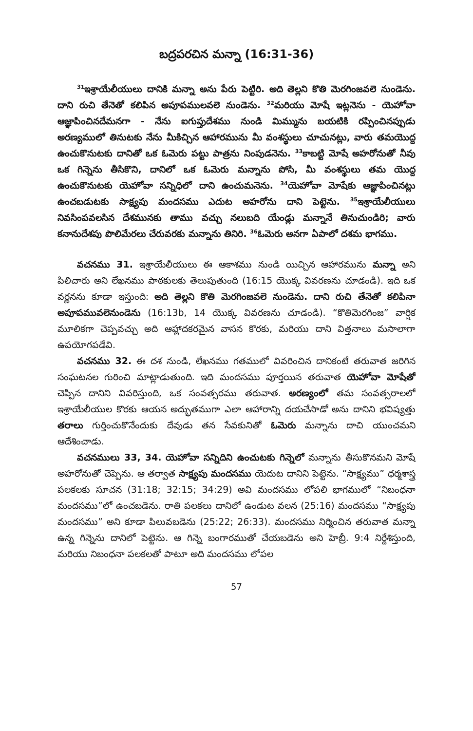బద్రపరచిన మన్నా (16:31-36)
<sup>31</sup> ఇశ్రాయేలీయులు దానికి మన్నా అను పేరు పెట్టిరి. అది తెల్లని కొతి మెరగింజవలె నుండెను. దాని రుచి తేనెతో కలిపిన అపూపములవలె నుండెను. <sup>32</sup>మరియు మోషే ఇట్లనెను - యెహోవా ఆజ్ఞాపించినదేమనగా - నేను ఐగుప్తుదేశము నుండి మిమ్మును బయటికి రప్పించినప్పుడు అరణ్యములో తినుటకు నేను మీకిచ్చిన ఆహారమును మీ వంశస్థులు చూచునట్లు, వారు తమయొద్ద ఉంచుకొనుటకు దానితో ఒక ఓమెరు పట్టు పాత్రను నింపుడనెను. <sup>33</sup>కాబట్టి మోషే అహరోనుతో నీవు ఒక గిన్నెను తీసికొని, దానిలో ఒక ఓమెరు మన్నాను పోసి, మీ వంశస్థులు తమ యొద్ద ఉంచుకొనుటకు యెహోవా సన్నిధిలో దాని ఉంచుమనెను. <sup>34</sup>యెహోవా మోషేకు ఆజ్ఞాపించినట్లు ఉంచబడుటకు సాక్ష్యపు మందసము ఎదుట అహరోను దాని పెట్టెను. <sup>35</sup>ఇశ్రాయేలీయులు నివసింపవలసిన దేశమునకు తాము వచ్చు నలుబది యేండ్లు మన్నానే తినుచుండిరి; వారు కనానుదేశపు పొలిమేరలు చేరువరకు మన్నాను తినిరి. <sup>36</sup>ఓమెరు అనగా ఏపాలో దశమ భాగము.
వచనము 31. ఇశ్రాయేలీయులు ఈ ఆకాశము నుండి యిచ్చిన ఆహారమును మన్నా అని పిలిచారు అని లేఖనము పాఠకులకు తెలుపుతుంది (16:15 యొక్క వివరణను చూడండి). ఇది ఒక వర్ణనను కూడా ఇస్తుంది: అది తెల్లని కొతి మెరగింజవలె నుండెను. దాని రుచి తేనెతో కలిపినా అపూపమువలెనుండెను (16:13b, 14 యొక్క వివరణను చూడండి). “కొతిమెరగింజ” వార్షిక మూలికగా చెప్పవచ్చు అది ఆహ్లాదకరమైన వాసన కొరకు, మరియు దాని విత్తనాలు మసాలాగా ఉపయోగపడేవి.
వచనము 32. ఈ దశ నుండి, లేఖనము గతములో వివరించిన దానికంటే తరువాత జరిగిన సంఘటనల గురించి మాట్లాడుతుంది. ఇది మందసము పూర్తయిన తరువాత యెహోవా మోషేతో చెప్పిన దానిని వివరిస్తుంది, ఒక సంవత్సరము తరువాత. అరణ్యంలో తమ సంవత్సరాలలో ఇశ్రాయేలీయుల కొరకు ఆయన అద్భుతముగా ఎలా ఆహారాన్ని దయచేసాడో అను దానిని భవిష్యత్తు తరాలు గుర్తించుకొనేందుకు దేవుడు తన సేవకునితో ఓమెరు మన్నాను దాచి యుంచమని ఆదేశించాడు.
వచనములు 33, 34. యెహోవా సన్నిదిని ఉంచుటకు గిన్నెలో మన్నాను తీసుకొనమని మోషే అహరోనుతో చెప్పెను. ఆ తర్వాత సాక్ష్యపు మందసము యెదుట దానిని పెట్టెను. “సాక్ష్యము” ధర్మశాస్త్ర పలకలకు సూచన (31:18; 32:15; 34:29) అవి మందసము లోపలి భాగములో “నిబంధనా మందసము”లో ఉంచబడెను. రాతి పలకలు దానిలో ఉండుట వలన (25:16) మందసము “సాక్ష్యపు మందసము” అని కూడా పిలువబడెను (25:22; 26:33). మందసము నిర్మించిన తరువాత మన్నా ఉన్న గిన్నెను దానిలో పెట్టెను. ఆ గిన్నె బంగారముతో చేయబడెను అని హెబ్రీ. 9:4 నిర్దేశిస్తుంది, మరియు నిబంధనా పలకలతో పాటూ అది మందసము లోపల
57